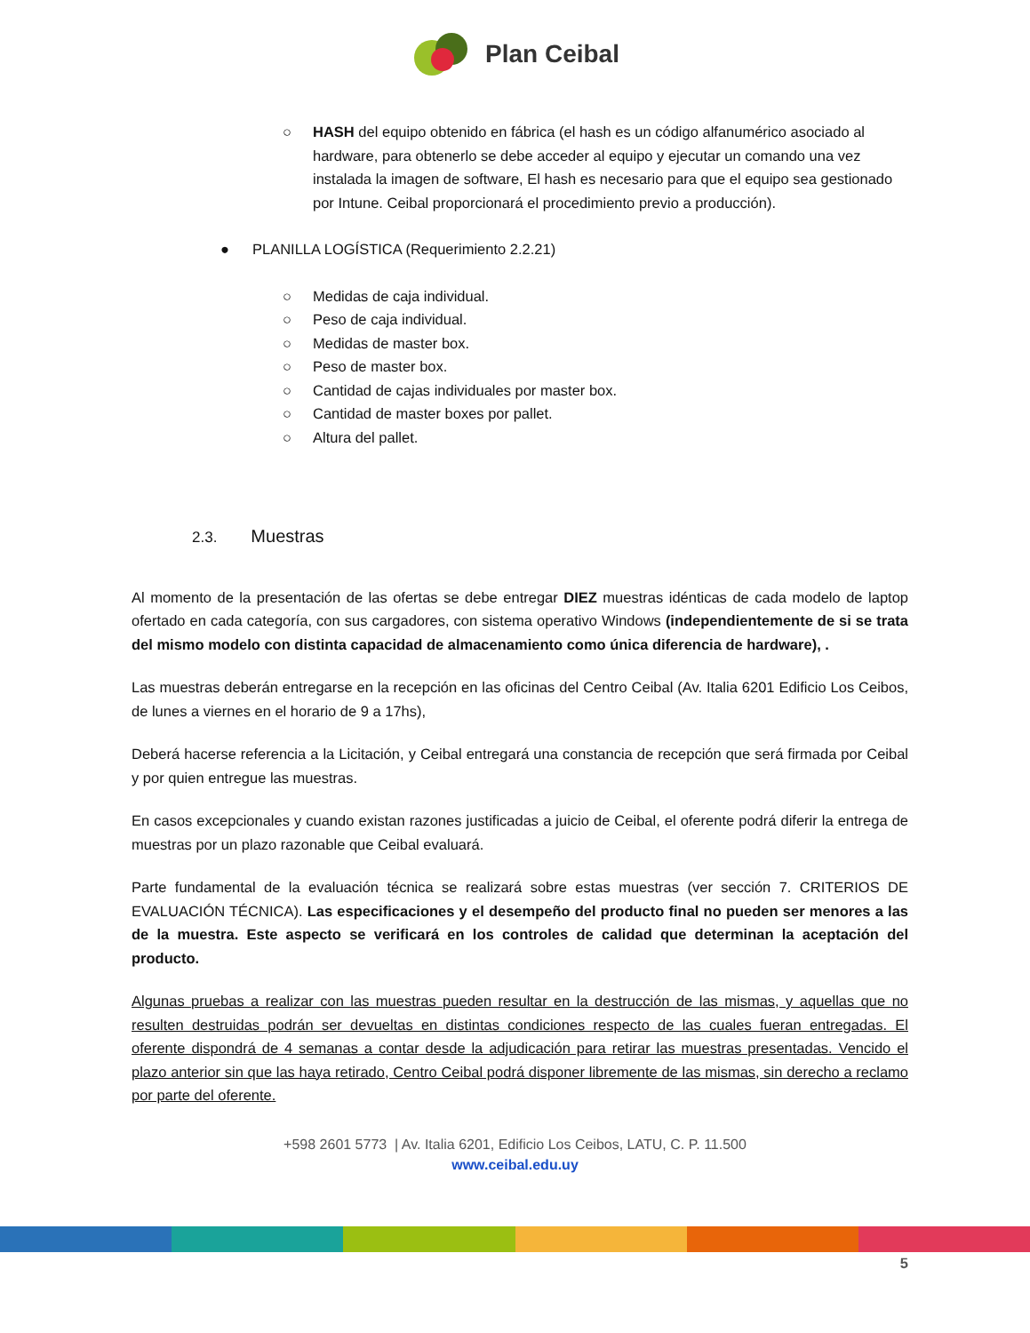Plan Ceibal
○ HASH del equipo obtenido en fábrica (el hash es un código alfanumérico asociado al hardware, para obtenerlo se debe acceder al equipo y ejecutar un comando una vez instalada la imagen de software, El hash es necesario para que el equipo sea gestionado por Intune. Ceibal proporcionará el procedimiento previo a producción).
● PLANILLA LOGÍSTICA (Requerimiento 2.2.21)
○ Medidas de caja individual.
○ Peso de caja individual.
○ Medidas de master box.
○ Peso de master box.
○ Cantidad de cajas individuales por master box.
○ Cantidad de master boxes por pallet.
○ Altura del pallet.
2.3. Muestras
Al momento de la presentación de las ofertas se debe entregar DIEZ muestras idénticas de cada modelo de laptop ofertado en cada categoría, con sus cargadores, con sistema operativo Windows (independientemente de si se trata del mismo modelo con distinta capacidad de almacenamiento como única diferencia de hardware), .
Las muestras deberán entregarse en la recepción en las oficinas del Centro Ceibal (Av. Italia 6201 Edificio Los Ceibos, de lunes a viernes en el horario de 9 a 17hs),
Deberá hacerse referencia a la Licitación, y Ceibal entregará una constancia de recepción que será firmada por Ceibal y por quien entregue las muestras.
En casos excepcionales y cuando existan razones justificadas a juicio de Ceibal, el oferente podrá diferir la entrega de muestras por un plazo razonable que Ceibal evaluará.
Parte fundamental de la evaluación técnica se realizará sobre estas muestras (ver sección 7. CRITERIOS DE EVALUACIÓN TÉCNICA). Las especificaciones y el desempeño del producto final no pueden ser menores a las de la muestra. Este aspecto se verificará en los controles de calidad que determinan la aceptación del producto.
Algunas pruebas a realizar con las muestras pueden resultar en la destrucción de las mismas, y aquellas que no resulten destruidas podrán ser devueltas en distintas condiciones respecto de las cuales fueran entregadas. El oferente dispondrá de 4 semanas a contar desde la adjudicación para retirar las muestras presentadas. Vencido el plazo anterior sin que las haya retirado, Centro Ceibal podrá disponer libremente de las mismas, sin derecho a reclamo por parte del oferente.
+598 2601 5773 | Av. Italia 6201, Edificio Los Ceibos, LATU, C. P. 11.500
www.ceibal.edu.uy
5